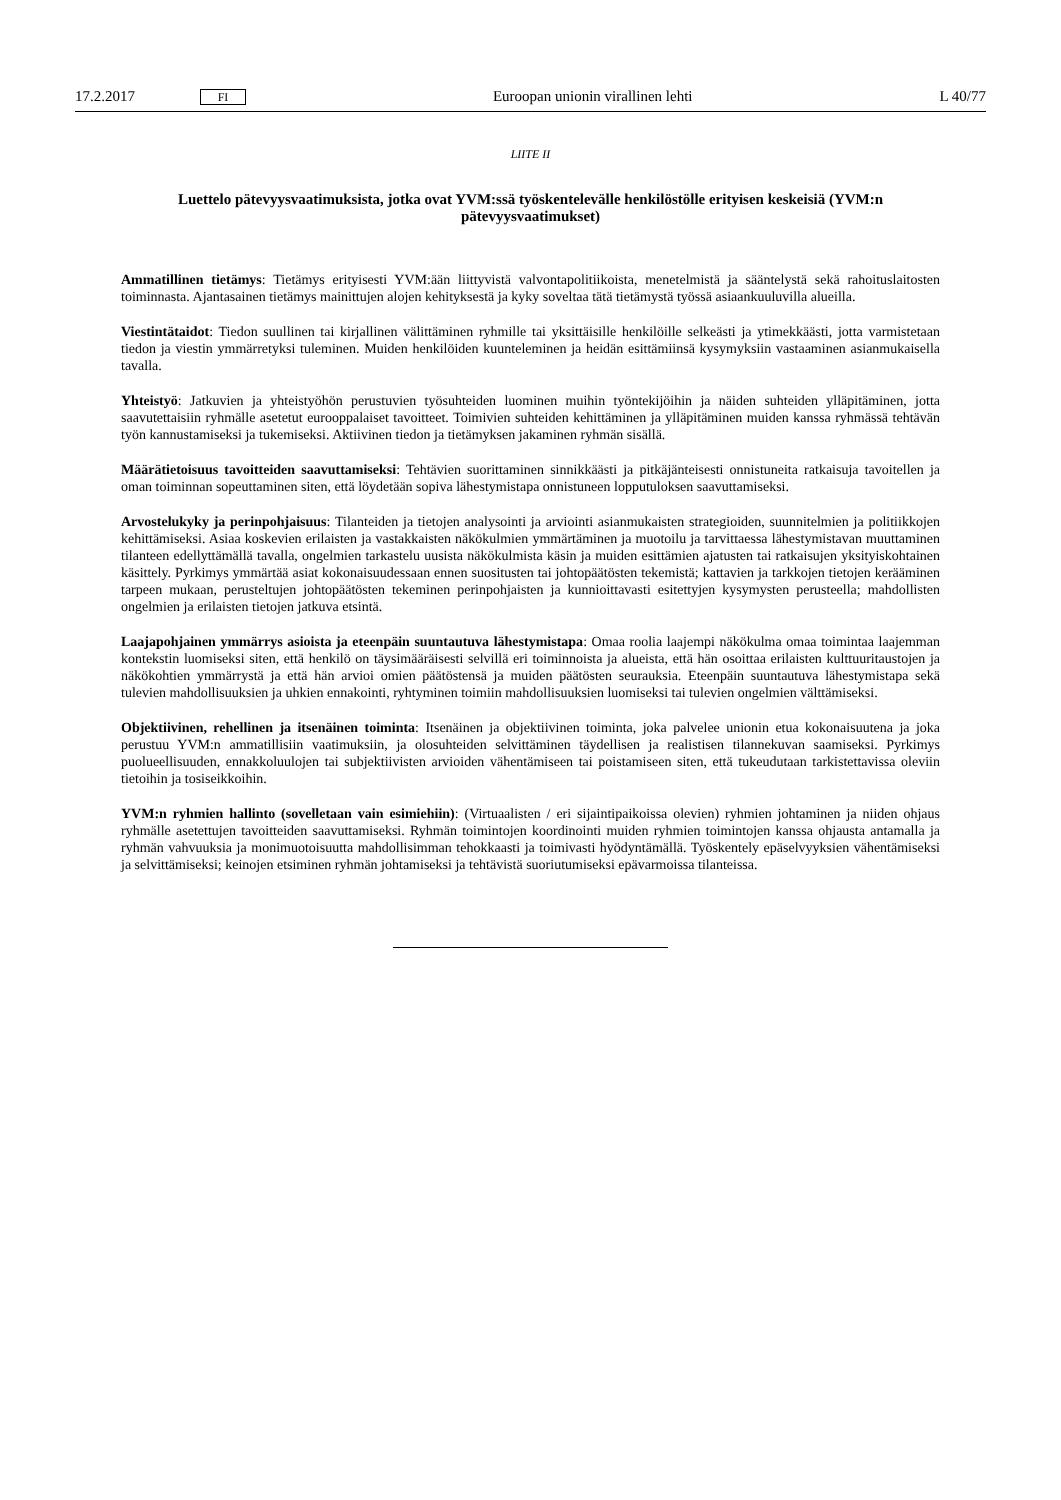17.2.2017 FI Euroopan unionin virallinen lehti L 40/77
LIITE II
Luettelo pätevyysvaatimuksista, jotka ovat YVM:ssä työskentelevälle henkilöstölle erityisen keskeisiä (YVM:n pätevyysvaatimukset)
Ammatillinen tietämys: Tietämys erityisesti YVM:ään liittyvistä valvontapolitiikoista, menetelmistä ja sääntelystä sekä rahoituslaitosten toiminnasta. Ajantasainen tietämys mainittujen alojen kehityksestä ja kyky soveltaa tätä tietämystä työssä asiaankuuluvilla alueilla.
Viestintätaidot: Tiedon suullinen tai kirjallinen välittäminen ryhmille tai yksittäisille henkilöille selkeästi ja ytimekkäästi, jotta varmistetaan tiedon ja viestin ymmärretyksi tuleminen. Muiden henkilöiden kuunteleminen ja heidän esittämiinsä kysymyksiin vastaaminen asianmukaisella tavalla.
Yhteistyö: Jatkuvien ja yhteistyöhön perustuvien työsuhteiden luominen muihin työntekijöihin ja näiden suhteiden ylläpitäminen, jotta saavutettaisiin ryhmälle asetetut eurooppalaiset tavoitteet. Toimivien suhteiden kehittäminen ja ylläpitäminen muiden kanssa ryhmässä tehtävän työn kannustamiseksi ja tukemiseksi. Aktiivinen tiedon ja tietämyksen jakaminen ryhmän sisällä.
Määrätietoisuus tavoitteiden saavuttamiseksi: Tehtävien suorittaminen sinnikkäästi ja pitkäjänteisesti onnistuneita ratkaisuja tavoitellen ja oman toiminnan sopeuttaminen siten, että löydetään sopiva lähestymistapa onnistuneen lopputuloksen saavuttamiseksi.
Arvostelukyky ja perinpohjaisuus: Tilanteiden ja tietojen analysointi ja arviointi asianmukaisten strategioiden, suunnitelmien ja politiikkojen kehittämiseksi. Asiaa koskevien erilaisten ja vastakkaisten näkökulmien ymmärtäminen ja muotoilu ja tarvittaessa lähestymistavan muuttaminen tilanteen edellyttämällä tavalla, ongelmien tarkastelu uusista näkökulmista käsin ja muiden esittämien ajatusten tai ratkaisujen yksityiskohtainen käsittely. Pyrkimys ymmärtää asiat kokonaisuudessaan ennen suositusten tai johtopäätösten tekemistä; kattavien ja tarkkojen tietojen kerääminen tarpeen mukaan, perusteltujen johtopäätösten tekeminen perinpohjaisten ja kunnioittavasti esitettyjen kysymysten perusteella; mahdollisten ongelmien ja erilaisten tietojen jatkuva etsintä.
Laajapohjainen ymmärrys asioista ja eteenpäin suuntautuva lähestymistapa: Omaa roolia laajempi näkökulma omaa toimintaa laajemman kontekstin luomiseksi siten, että henkilö on täysimääräisesti selvillä eri toiminnoista ja alueista, että hän osoittaa erilaisten kulttuuritaustojen ja näkökohtien ymmärrystä ja että hän arvioi omien päätöstensä ja muiden päätösten seurauksia. Eteenpäin suuntautuva lähestymistapa sekä tulevien mahdollisuuksien ja uhkien ennakointi, ryhtyminen toimiin mahdollisuuksien luomiseksi tai tulevien ongelmien välttämiseksi.
Objektiivinen, rehellinen ja itsenäinen toiminta: Itsenäinen ja objektiivinen toiminta, joka palvelee unionin etua kokonaisuutena ja joka perustuu YVM:n ammatillisiin vaatimuksiin, ja olosuhteiden selvittäminen täydellisen ja realistisen tilannekuvan saamiseksi. Pyrkimys puolueellisuuden, ennakkoluulojen tai subjektiivisten arvioiden vähentämiseen tai poistamiseen siten, että tukeudutaan tarkistettavissa oleviin tietoihin ja tosiseikkoihin.
YVM:n ryhmien hallinto (sovelletaan vain esimiehiin): (Virtuaalisten / eri sijaintipaikoissa olevien) ryhmien johtaminen ja niiden ohjaus ryhmälle asetettujen tavoitteiden saavuttamiseksi. Ryhmän toimintojen koordinointi muiden ryhmien toimintojen kanssa ohjausta antamalla ja ryhmän vahvuuksia ja monimuotoisuutta mahdollisimman tehokkaasti ja toimivasti hyödyntämällä. Työskentely epäselvyyksien vähentämiseksi ja selvittämiseksi; keinojen etsiminen ryhmän johtamiseksi ja tehtävistä suoriutumiseksi epävarmoissa tilanteissa.